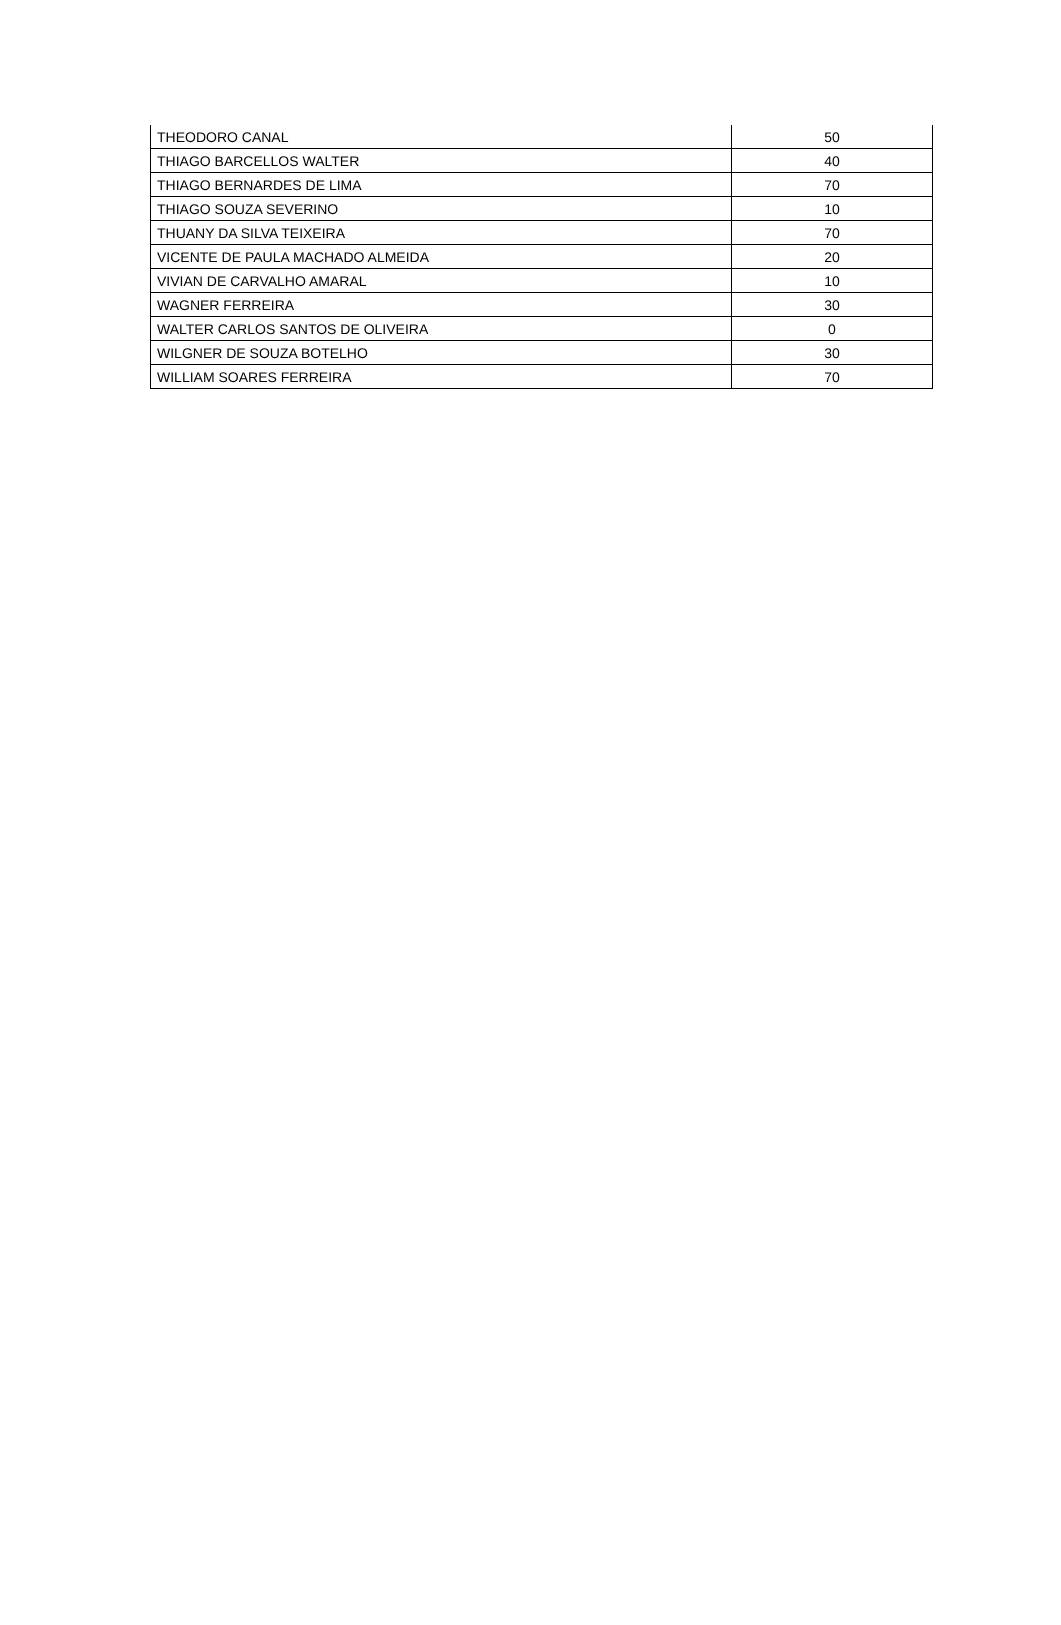| THEODORO CANAL | 50 |
| THIAGO BARCELLOS WALTER | 40 |
| THIAGO BERNARDES DE LIMA | 70 |
| THIAGO SOUZA SEVERINO | 10 |
| THUANY DA SILVA TEIXEIRA | 70 |
| VICENTE DE PAULA MACHADO ALMEIDA | 20 |
| VIVIAN DE CARVALHO AMARAL | 10 |
| WAGNER FERREIRA | 30 |
| WALTER CARLOS SANTOS DE OLIVEIRA | 0 |
| WILGNER DE SOUZA BOTELHO | 30 |
| WILLIAM SOARES FERREIRA | 70 |